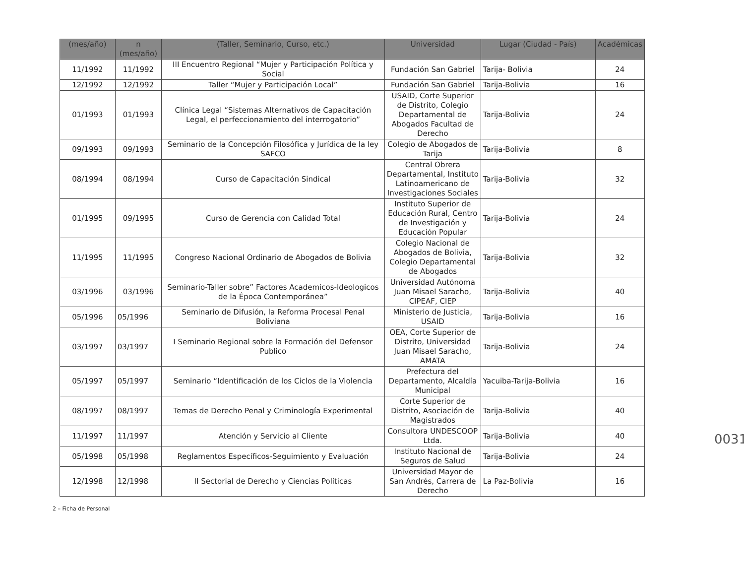| (mes/año) | n (mes/año) | (Taller, Seminario, Curso, etc.) | Universidad | Lugar (Ciudad - País) | Académicas |
| --- | --- | --- | --- | --- | --- |
| 11/1992 | 11/1992 | III Encuentro Regional “Mujer y Participación Política y Social | Fundación San Gabriel | Tarija- Bolivia | 24 |
| 12/1992 | 12/1992 | Taller “Mujer y Participación Local” | Fundación San Gabriel | Tarija-Bolivia | 16 |
| 01/1993 | 01/1993 | Clínica Legal “Sistemas Alternativos de Capacitación Legal, el perfeccionamiento del interrogatorio” | USAID, Corte Superior de Distrito, Colegio Departamental de Abogados Facultad de Derecho | Tarija-Bolivia | 24 |
| 09/1993 | 09/1993 | Seminario de la Concepción Filosófica y Jurídica de la ley SAFCO | Colegio de Abogados de Tarija | Tarija-Bolivia | 8 |
| 08/1994 | 08/1994 | Curso de Capacitación Sindical | Central Obrera Departamental, Instituto Latinoamericano de Investigaciones Sociales | Tarija-Bolivia | 32 |
| 01/1995 | 09/1995 | Curso de Gerencia con Calidad Total | Instituto Superior de Educación Rural, Centro de Investigación y Educación Popular | Tarija-Bolivia | 24 |
| 11/1995 | 11/1995 | Congreso Nacional Ordinario de Abogados de Bolivia | Colegio Nacional de Abogados de Bolivia, Colegio Departamental de Abogados | Tarija-Bolivia | 32 |
| 03/1996 | 03/1996 | Seminario-Taller sobre” Factores Academicos-Ideologicos de la Época Contemporánea” | Universidad Autónoma Juan Misael Saracho, CIPEAF, CIEP | Tarija-Bolivia | 40 |
| 05/1996 | 05/1996 | Seminario de Difusión, la Reforma Procesal Penal Boliviana | Ministerio de Justicia, USAID | Tarija-Bolivia | 16 |
| 03/1997 | 03/1997 | I Seminario Regional sobre la Formación del Defensor Publico | OEA, Corte Superior de Distrito, Universidad Juan Misael Saracho, AMATA | Tarija-Bolivia | 24 |
| 05/1997 | 05/1997 | Seminario “Identificación de los Ciclos de la Violencia | Prefectura del Departamento, Alcaldía Municipal | Yacuiba-Tarija-Bolivia | 16 |
| 08/1997 | 08/1997 | Temas de Derecho Penal y Criminología Experimental | Corte Superior de Distrito, Asociación de Magistrados | Tarija-Bolivia | 40 |
| 11/1997 | 11/1997 | Atención y Servicio al Cliente | Consultora UNDESCOOP Ltda. | Tarija-Bolivia | 40 |
| 05/1998 | 05/1998 | Reglamentos Específicos-Seguimiento y Evaluación | Instituto Nacional de Seguros de Salud | Tarija-Bolivia | 24 |
| 12/1998 | 12/1998 | II Sectorial de Derecho y Ciencias Políticas | Universidad Mayor de San Andrés, Carrera de Derecho | La Paz-Bolivia | 16 |
2 – Ficha de Personal
0031